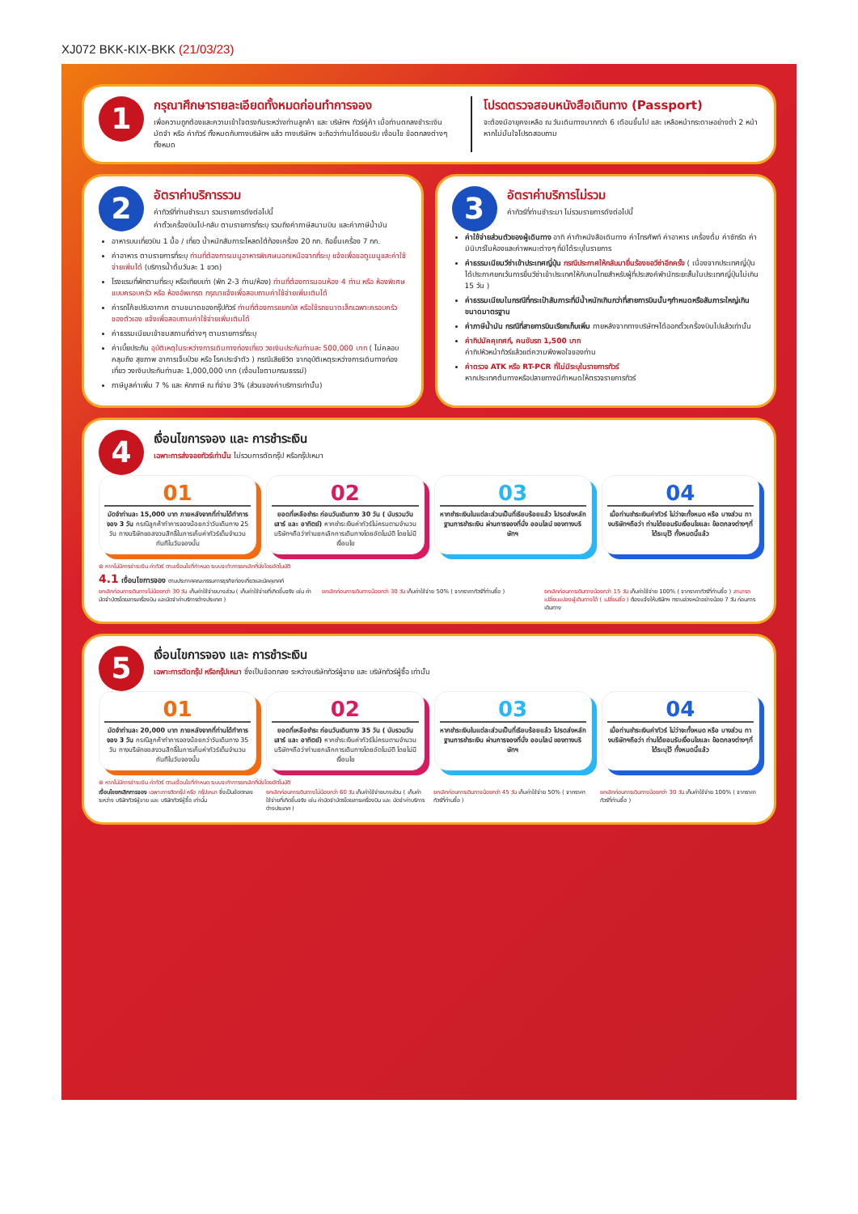XJ072 BKK-KIX-BKK (21/03/23)
1
กรุณาศึกษารายละเอียดทั้งหมดก่อนทำการจอง
เพื่อความถูกต้องและความเข้าใจตรงกันระหว่างท่านลูกค้า และ บริษัทฯ ทัวร์คู่ค้า เมื่อท่านตกลงชำระเงินมัดจำ หรือ ค่าทัวร์ ทั้งหมดกับทางบริษัทฯ แล้ว ทางบริษัทฯ จะถือว่าท่านได้ยอมรับ เงื่อนไข ข้อตกลงต่างๆ ทั้งหมด
โปรดตรวจสอบหนังสือเดินทาง (Passport)
จะต้องมีอายุคงเหลือ ณ วันเดินทางมากกว่า 6 เดือนขึ้นไป และ เหลือหน้ากระดาษอย่างต่ำ 2 หน้าหากไม่มั่นใจโปรดสอบถาม
2
อัตราค่าบริการรวม
ค่าทัวร์ที่ท่านชำระมา รวมรายการดังต่อไปนี้
ค่าตั๋วเครื่องบินไป-กลับ ตามรายการที่ระบุ รวมถึงค่าภาษีสนามบิน และค่าภาษีน้ำมัน
อาหารบนเที่ยวบิน 1 มื้อ / เที่ยว น้ำหนักสัมภาระโหลดใต้ท้องเครื่อง 20 กก. ถือขึ้นเครื่อง 7 กก.
ค่าอาหาร ตามรายการที่ระบุ ท่านที่ต้องการเมนูอาหารพิเศษนอกเหนือจากที่ระบุ แจ้งเพื่อขอดูเมนูและค่าใช้จ่ายเพิ่มได้ (บริการน้ำดื่มวันละ 1 ขวด)
โรงแรมที่พักตามที่ระบุ หรือเทียบเท่า (พัก 2-3 ท่าน/ห้อง) ท่านที่ต้องการนอนห้อง 4 ท่าน หรือ ห้องพิเศษแบบครอบครัว หรือ ห้องอัพเกรด กรุณาแจ้งเพื่อสอบถามค่าใช้จ่ายเพิ่มเติมได้
ค่ารถโค้ชปรับอากาศ ตามขนาดของกรุ๊ปทัวร์ ท่านที่ต้องการแยกบัส หรือใช้รถขนาดเล็กเฉพาะครอบครัวของตัวเอง แจ้งเพื่อสอบถามค่าใช้จ่ายเพิ่มเติมได้
ค่าธรรมเนียมเข้าชมสถานที่ต่างๆ ตามรายการที่ระบุ
ค่าเบี้ยประกัน อุบัติเหตุในระหว่างการเดินทางท่องเที่ยว วงเงินประกันท่านละ 500,000 บาท ( ไม่คลอบคลุมถึง สุขภาพ อาการเจ็บป่วย หรือ โรคประจำตัว ) กรณีเสียชีวิต จากอุบัติเหตุระหว่างการเดินทางท่องเที่ยว วงเงินประกันท่านละ 1,000,000 บาท (เงื่อนไขตามกรมธรรม์)
ภาษีมูลค่าเพิ่ม 7 % และ หักภาษี ณ ที่จ่าย 3% (ส่วนของค่าบริการเท่านั้น)
3
อัตราค่าบริการไม่รวม
ค่าทัวร์ที่ท่านชำระมา ไม่รวมรายการดังต่อไปนี้
ค่าใช้จ่ายส่วนตัวของผู้เดินทาง อาทิ ค่าทำหนังสือเดินทาง ค่าโทรศัพท์ ค่าอาหาร เครื่องดื่ม ค่าซักรีด ค่ามินิบาร์ในห้องและค่าพหนะต่างๆ ที่มิได้ระบุในรายการ
ค่าธรรมเนียมวีซ่าเข้าประเทศญี่ปุ่น กรณีประกาศให้กลับมายื่นร้องขอวีซ่าอีกครั้ง ( เนื่องจากประเทศญี่ปุ่นได้ประกาศยกเว้นการยื่นวีซ่าเข้าประเทศให้กับคนไทยสำหรับผู้ที่ประสงค์พำนักระยะสั้นในประเทศญี่ปุ่นไม่เกิน 15 วัน )
ค่าธรรมเนียมในกรณีที่กระเป๋าสัมภาระที่มีน้ำหนักเกินกว่าที่สายการบินนั้นๆกำหนดหรือสัมภาระใหญ่เกินขนาดมาตรฐาน
ค่าภาษีน้ำมัน กรณีที่สายการบินเรียกเก็บเพิ่ม ภายหลังจากทางบริษัทฯได้ออกตั๋วเครื่องบินไปแล้วเท่านั้น
ค่าทิปมัคคุเทศก์, คนขับรถ 1,500 บาท
ค่าทิปหัวหน้าทัวร์แล้วแต่ความพึงพอใจของท่าน
ค่าตรวจ ATK หรือ RT-PCR ที่ไม่มีระบุในรายการทัวร์
หากประเทศต้นทางหรือปลายทางมีกำหนดให้ตรวจรายการทัวร์
4
เงื่อนไขการจอง และ การชำระเงิน
เฉพาะการส่งจอยทัวร์เท่านั้น ไม่รวมการตัดกรุ๊ป หรือกรุ๊ปเหมา
01
มัดจำท่านละ 15,000 บาท ภายหลังจากที่ท่านได้ทำการจอง 3 วัน กรณีลูกค้าทำการจองน้อยกว่าวันเดินทาง 25 วัน ทางบริษัทขอสงวนสิทธิ์ในการเก็บค่าทัวร์เต็มจำนวนทันทีในวันจองนั้น
02
ยอดที่เหลือชำระ ก่อนวันเดินทาง 30 วัน ( นับรวมวันเสาร์ และ อาทิตย์) หากชำระเงินค่าทัวร์ไม่ครบตามจำนวน บริษัทฯถือว่าท่านยกเลิกการเดินทางโดยอัตโนมัติ โดยไม่มีเงื่อนไข
03
หากชำระเงินในแต่ละส่วนเป็นที่เรียบร้อยแล้ว โปรดส่งหลักฐานการชำระเงิน ผ่านการจองที่นั่ง ออนไลน์ ของทางบริษัทฯ
04
เมื่อท่านชำระเงินค่าทัวร์ ไม่ว่าจะทั้งหมด หรือ บางส่วน ทางบริษัทฯถือว่า ท่านได้ยอมรับเงื่อนไขและ ข้อตกลงต่างๆที่ได้ระบุไว้ ทั้งหมดนี้แล้ว
⊛ หากไม่มีการชำระเงิน ค่าทัวร์ ตามเงื่อนไขที่กำหนด ระบบจะทำการยกเลิกที่นั่งโดยอัตโนมัติ
4.1 เงื่อนไขการจอง ตามประกาศคณะกรรมการธุรกิจท่องเที่ยวและมัคคุเทศก์
ยกเลิกก่อนการเดินทางไม่น้อยกว่า 30 วัน เก็บค่าใช้จ่ายบางส่วน ( เก็บค่าใช้จ่ายที่เกิดขึ้นจริง เช่น ค่ามัดจำบัตรโดยสารเครื่องบิน และมัดจำค่าบริการต่างประเทศ )
ยกเลิกก่อนการเดินทางน้อยกว่า 30 วัน เก็บค่าใช้จ่าย 50% ( จากราคาทัวร์ที่ท่านซื้อ )
ยกเลิกก่อนการเดินทางน้อยกว่า 15 วัน เก็บค่าใช้จ่าย 100% ( จากราคาทัวร์ที่ท่านซื้อ ) สามารถเปลี่ยนแปลงผู้เดินทางได้ ( เปลี่ยนชื่อ ) ต้องแจ้งให้บริษัทฯ ทราบล่วงหน้าอย่างน้อย 7 วัน ก่อนการเดินทาง
5
เงื่อนไขการจอง และ การชำระเงิน
เฉพาะการตัดกรุ๊ป หรือกรุ๊ปเหมา ซึ่งเป็นข้อตกลง ระหว่างบริษัททัวร์ผู้ขาย และ บริษัททัวร์ผู้ซื้อ เท่านั้น
01
มัดจำท่านละ 20,000 บาท ภายหลังจากที่ท่านได้ทำการจอง 3 วัน กรณีลูกค้าทำการจองน้อยกว่าวันเดินทาง 35 วัน ทางบริษัทขอสงวนสิทธิ์ในการเก็บค่าทัวร์เต็มจำนวนทันทีในวันจองนั้น
02
ยอดที่เหลือชำระ ก่อนวันเดินทาง 35 วัน ( นับรวมวันเสาร์ และ อาทิตย์) หากชำระเงินค่าทัวร์ไม่ครบตามจำนวน บริษัทฯถือว่าท่านยกเลิกการเดินทางโดยอัตโนมัติ โดยไม่มีเงื่อนไข
03
หากชำระเงินในแต่ละส่วนเป็นที่เรียบร้อยแล้ว โปรดส่งหลักฐานการชำระเงิน ผ่านการจองที่นั่ง ออนไลน์ ของทางบริษัทฯ
04
เมื่อท่านชำระเงินค่าทัวร์ ไม่ว่าจะทั้งหมด หรือ บางส่วน ทางบริษัทฯถือว่า ท่านได้ยอมรับเงื่อนไขและ ข้อตกลงต่างๆที่ได้ระบุไว้ ทั้งหมดนี้แล้ว
⊛ หากไม่มีการชำระเงิน ค่าทัวร์ ตามเงื่อนไขที่กำหนด ระบบจะทำการยกเลิกที่นั่งโดยอัตโนมัติ
เงื่อนไขยกเลิกการจอง เฉพาะการตัดกรุ๊ป หรือ กรุ๊ปเหมา ซึ่งเป็นข้อตกลงระหว่าง บริษัททัวร์ผู้ขาย และ บริษัททัวร์ผู้ซื้อ เท่านั้น
ยกเลิกก่อนการเดินทางไม่น้อยกว่า 60 วัน เก็บค่าใช้จ่ายบางส่วน ( เก็บค่าใช้จ่ายที่เกิดขึ้นจริง เช่น ค่ามัดจำบัตรโดยสารเครื่องบิน และ มัดจำค่าบริการต่างประเทศ )
ยกเลิกก่อนการเดินทางน้อยกว่า 45 วัน เก็บค่าใช้จ่าย 50% ( จากราคาทัวร์ที่ท่านซื้อ )
ยกเลิกก่อนการเดินทางน้อยกว่า 30 วัน เก็บค่าใช้จ่าย 100% ( จากราคาทัวร์ที่ท่านซื้อ )